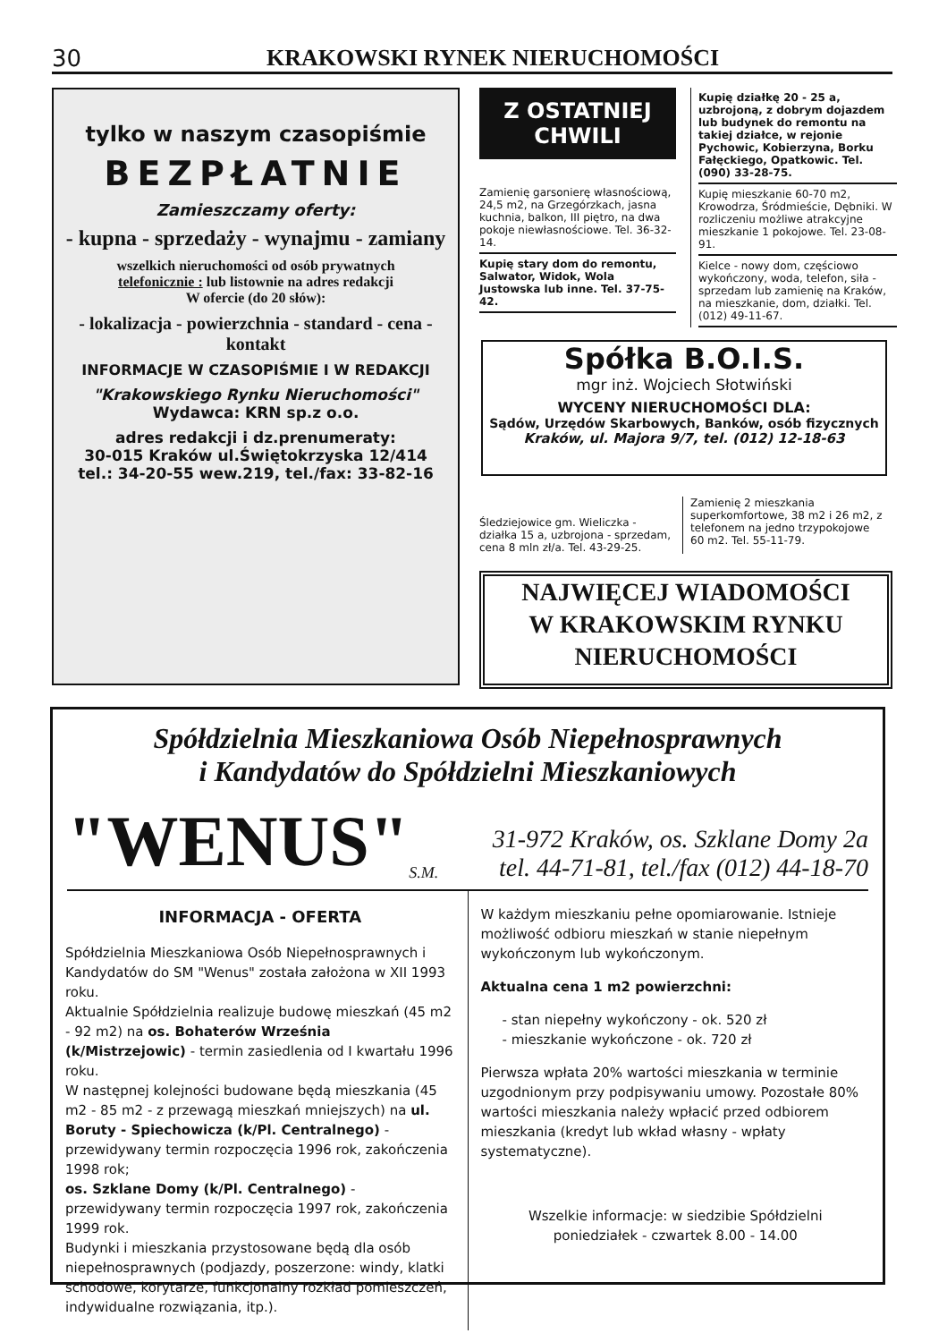30 KRAKOWSKI RYNEK NIERUCHOMOŚCI
tylko w naszym czasopiśmie
BEZPŁATNIE
Zamieszczamy oferty:
- kupna - sprzedaży - wynajmu - zamiany
wszelkich nieruchomości od osób prywatnych
telefonicznie : lub listownie na adres redakcji
W ofercie (do 20 słów):
- lokalizacja - powierzchnia - standard - cena - kontakt
INFORMACJE W CZASOPIŚMIE I W REDAKCJI
"Krakowskiego Rynku Nieruchomości"
Wydawca: KRN sp.z o.o.
adres redakcji i dz.prenumeraty:
30-015 Kraków ul.Świętokrzyska 12/414
tel.: 34-20-55 wew.219, tel./fax: 33-82-16
Z OSTATNIEJ CHWILI
Zamienię garsonierę własnościową, 24,5 m2, na Grzegórzkach, jasna kuchnia, balkon, III piętro, na dwa pokoje niewłasnościowe. Tel. 36-32-14.
Kupię stary dom do remontu, Salwator, Widok, Wola Justowska lub inne. Tel. 37-75-42.
Kupię działkę 20 - 25 a, uzbrojoną, z dobrym dojazdem lub budynek do remontu na takiej działce, w rejonie Pychowic, Kobierzyna, Borku Fałęckiego, Opatkowic. Tel. (090) 33-28-75.
Kupię mieszkanie 60-70 m2, Krowodrza, Śródmieście, Dębniki. W rozliczeniu możliwe atrakcyjne mieszkanie 1 pokojowe. Tel. 23-08-91.
Kielce - nowy dom, częściowo wykończony, woda, telefon, siła - sprzedam lub zamienię na Kraków, na mieszkanie, dom, działki. Tel. (012) 49-11-67.
Spółka B.O.I.S.
mgr inż. Wojciech Słotwiński
WYCENY NIERUCHOMOŚCI DLA:
Sądów, Urzędów Skarbowych, Banków, osób fizycznych
Kraków, ul. Majora 9/7, tel. (012) 12-18-63
Śledziejowice gm. Wieliczka - działka 15 a, uzbrojona - sprzedam, cena 8 mln zł/a. Tel. 43-29-25.
Zamienię 2 mieszkania superkomfortowe, 38 m2 i 26 m2, z telefonem na jedno trzypokojowe 60 m2. Tel. 55-11-79.
NAJWIĘCEJ WIADOMOŚCI
W KRAKOWSKIM RYNKU
NIERUCHOMOŚCI
Spółdzielnia Mieszkaniowa Osób Niepełnosprawnych
i Kandydatów do Spółdzielni Mieszkaniowych
"WENUS" S.M. 31-972 Kraków, os. Szklane Domy 2a
tel. 44-71-81, tel./fax (012) 44-18-70
INFORMACJA - OFERTA
Spółdzielnia Mieszkaniowa Osób Niepełnosprawnych i Kandydatów do SM "Wenus" została założona w XII 1993 roku.
Aktualnie Spółdzielnia realizuje budowę mieszkań (45 m2 - 92 m2) na os. Bohaterów Września (k/Mistrzejowic) - termin zasiedlenia od I kwartału 1996 roku.
W następnej kolejności budowane będą mieszkania (45 m2 - 85 m2 - z przewagą mieszkań mniejszych) na ul. Boruty - Spiechowicza (k/Pl. Centralnego) - przewidywany termin rozpoczęcia 1996 rok, zakończenia 1998 rok;
os. Szklane Domy (k/Pl. Centralnego) - przewidywany termin rozpoczęcia 1997 rok, zakończenia 1999 rok.
Budynki i mieszkania przystosowane będą dla osób niepełnosprawnych (podjazdy, poszerzone: windy, klatki schodowe, korytarze, funkcjonalny rozkład pomieszczeń, indywidualne rozwiązania, itp.).
W każdym mieszkaniu pełne opomiarowanie. Istnieje możliwość odbioru mieszkań w stanie niepełnym wykończonym lub wykończonym.
Aktualna cena 1 m2 powierzchni:
- stan niepełny wykończony - ok. 520 zł
- mieszkanie wykończone - ok. 720 zł
Pierwsza wpłata 20% wartości mieszkania w terminie uzgodnionym przy podpisywaniu umowy. Pozostałe 80% wartości mieszkania należy wpłacić przed odbiorem mieszkania (kredyt lub wkład własny - wpłaty systematyczne).
Wszelkie informacje: w siedzibie Spółdzielni
poniedziałek - czwartek 8.00 - 14.00